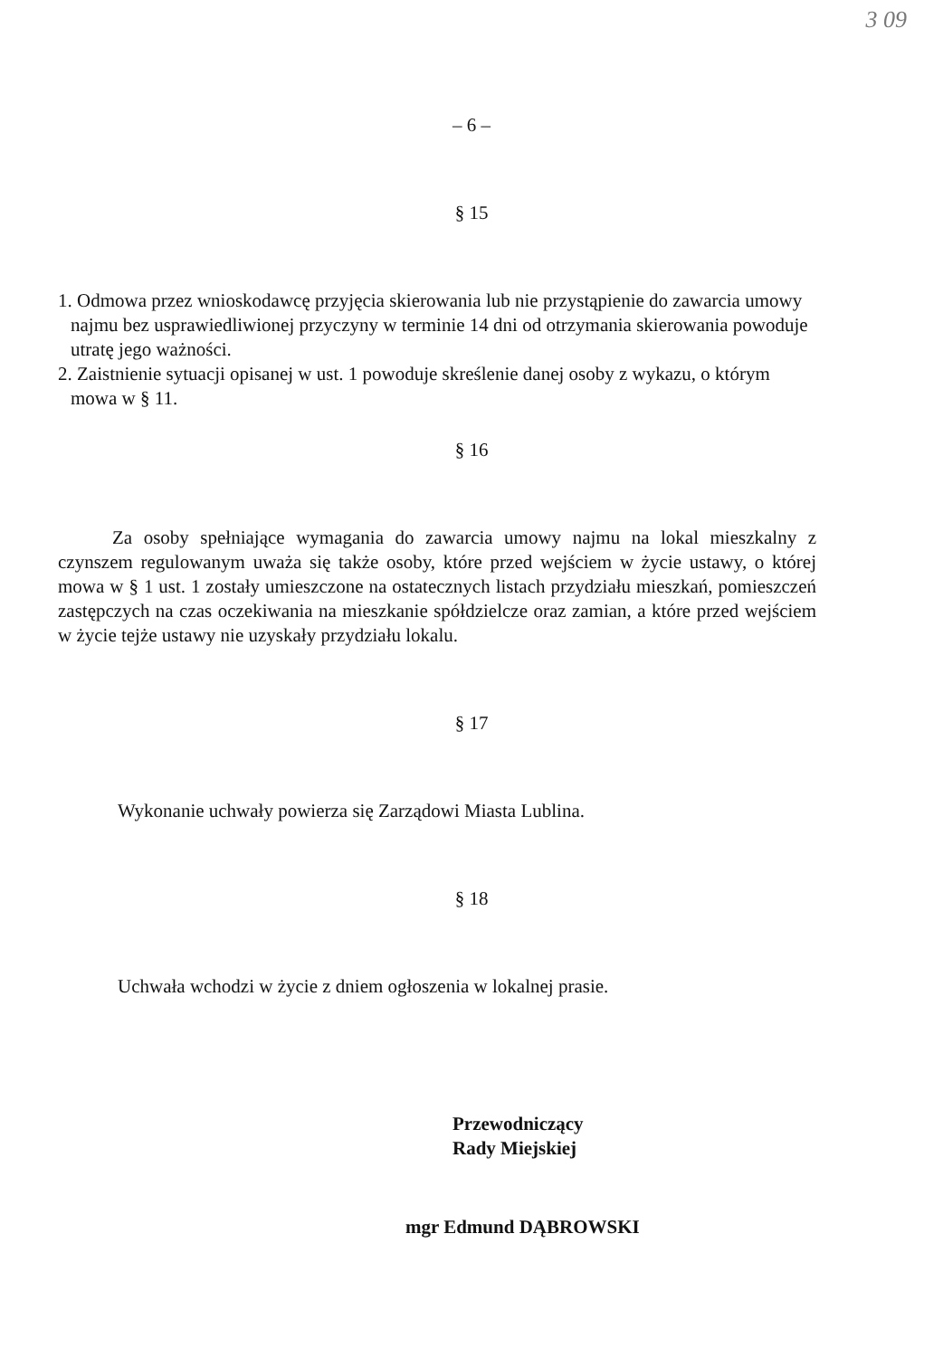3 09
– 6 –
§ 15
1. Odmowa przez wnioskodawcę przyjęcia skierowania lub nie przystąpienie do zawarcia umowy najmu bez usprawiedliwionej przyczyny w terminie 14 dni od otrzymania skierowania powoduje utratę jego ważności.
2. Zaistnienie sytuacji opisanej w ust. 1 powoduje skreślenie danej osoby z wykazu, o którym mowa w § 11.
§ 16
Za osoby spełniające wymagania do zawarcia umowy najmu na lokal mieszkalny z czynszem regulowanym uważa się także osoby, które przed wejściem w życie ustawy, o której mowa w § 1 ust. 1 zostały umieszczone na ostatecznych listach przydziału mieszkań, pomieszczeń zastępczych na czas oczekiwania na mieszkanie spółdzielcze oraz zamian, a które przed wejściem w życie tejże ustawy nie uzyskały przydziału lokalu.
§ 17
Wykonanie uchwały powierza się Zarządowi Miasta Lublina.
§ 18
Uchwała wchodzi w życie z dniem ogłoszenia w lokalnej prasie.
Przewodniczący
Rady Miejskiej
mgr Edmund DĄBROWSKI